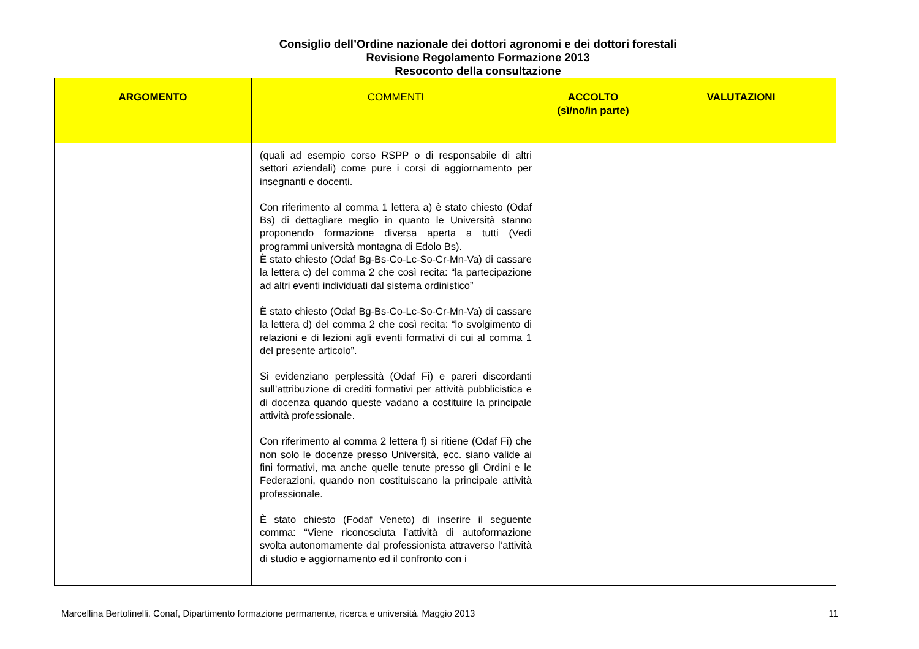Consiglio dell’Ordine nazionale dei dottori agronomi e dei dottori forestali
Revisione Regolamento Formazione 2013
Resoconto della consultazione
| ARGOMENTO | COMMENTI | ACCOLTO (sì/no/in parte) | VALUTAZIONI |
| --- | --- | --- | --- |
| | (quali ad esempio corso RSPP o di responsabile di altri settori aziendali) come pure i corsi di aggiornamento per insegnanti e docenti. Con riferimento al comma 1 lettera a) è stato chiesto (Odaf Bs) di dettagliare meglio in quanto le Università stanno proponendo formazione diversa aperta a tutti (Vedi programmi università montagna di Edolo Bs). È stato chiesto (Odaf Bg-Bs-Co-Lc-So-Cr-Mn-Va) di cassare la lettera c) del comma 2 che così recita: “la partecipazione ad altri eventi individuati dal sistema ordinistico” È stato chiesto (Odaf Bg-Bs-Co-Lc-So-Cr-Mn-Va) di cassare la lettera d) del comma 2 che così recita: “lo svolgimento di relazioni e di lezioni agli eventi formativi di cui al comma 1 del presente articolo”. Si evidenziano perplessità (Odaf Fi) e pareri discordanti sull’attribuzione di crediti formativi per attività pubblicistica e di docenza quando queste vadano a costituire la principale attività professionale. Con riferimento al comma 2 lettera f) si ritiene (Odaf Fi) che non solo le docenze presso Università, ecc. siano valide ai fini formativi, ma anche quelle tenute presso gli Ordini e le Federazioni, quando non costituiscano la principale attività professionale. È stato chiesto (Fodaf Veneto) di inserire il seguente comma: “Viene riconosciuta l’attività di autoformazione svolta autonomamente dal professionista attraverso l’attività di studio e aggiornamento ed il confronto con i | | |
Marcellina Bertolinelli. Conaf, Dipartimento formazione permanente, ricerca e università. Maggio 2013 11